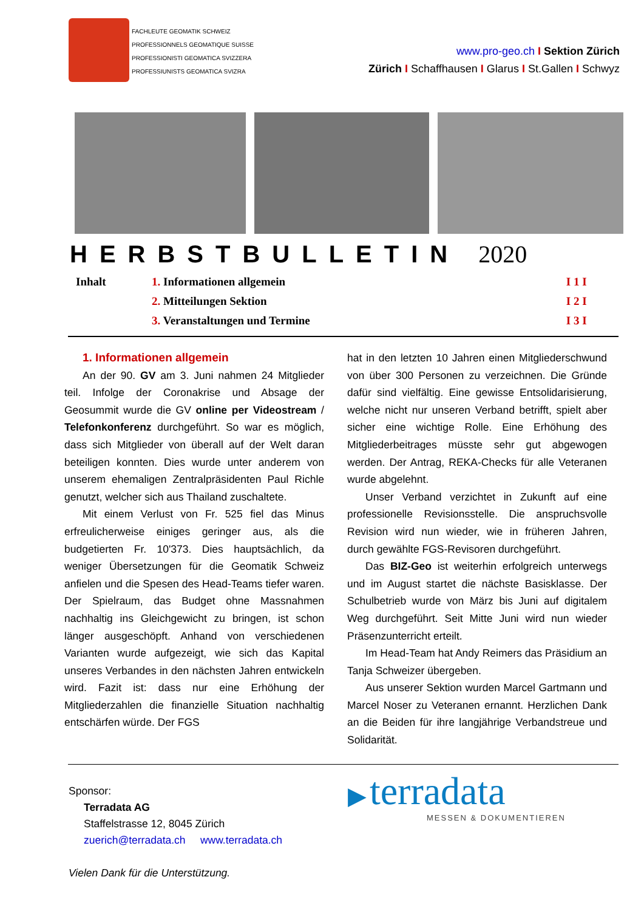FACHLEUTE GEOMATIK SCHWEIZ
PROFESSIONNELS GEOMATIQUE SUISSE
PROFESSIONISTI GEOMATICA SVIZZERA
PROFESSIUNISTS GEOMATICA SVIZRA
www.pro-geo.ch I Sektion Zürich
Zürich I Schaffhausen I Glarus I St.Gallen I Schwyz
HERBSTBULLETIN 2020
| Inhalt | 1. Informationen allgemein | I 1 I |
| | 2. Mitteilungen Sektion | I 2 I |
| | 3. Veranstaltungen und Termine | I 3 I |
1. Informationen allgemein
An der 90. GV am 3. Juni nahmen 24 Mitglieder teil. Infolge der Coronakrise und Absage der Geosummit wurde die GV online per Videostream / Telefonkonferenz durchgeführt. So war es möglich, dass sich Mitglieder von überall auf der Welt daran beteiligen konnten. Dies wurde unter anderem von unserem ehemaligen Zentralpräsidenten Paul Richle genutzt, welcher sich aus Thailand zuschaltete.
Mit einem Verlust von Fr. 525 fiel das Minus erfreulicherweise einiges geringer aus, als die budgetierten Fr. 10'373. Dies hauptsächlich, da weniger Übersetzungen für die Geomatik Schweiz anfielen und die Spesen des Head-Teams tiefer waren. Der Spielraum, das Budget ohne Massnahmen nachhaltig ins Gleichgewicht zu bringen, ist schon länger ausgeschöpft. Anhand von verschiedenen Varianten wurde aufgezeigt, wie sich das Kapital unseres Verbandes in den nächsten Jahren entwickeln wird. Fazit ist: dass nur eine Erhöhung der Mitgliederzahlen die finanzielle Situation nachhaltig entschärfen würde. Der FGS
hat in den letzten 10 Jahren einen Mitgliederschwund von über 300 Personen zu verzeichnen. Die Gründe dafür sind vielfältig. Eine gewisse Entsolidarisierung, welche nicht nur unseren Verband betrifft, spielt aber sicher eine wichtige Rolle. Eine Erhöhung des Mitgliederbeitrages müsste sehr gut abgewogen werden. Der Antrag, REKA-Checks für alle Veteranen wurde abgelehnt.
Unser Verband verzichtet in Zukunft auf eine professionelle Revisionsstelle. Die anspruchsvolle Revision wird nun wieder, wie in früheren Jahren, durch gewählte FGS-Revisoren durchgeführt.
Das BIZ-Geo ist weiterhin erfolgreich unterwegs und im August startet die nächste Basisklasse. Der Schulbetrieb wurde von März bis Juni auf digitalem Weg durchgeführt. Seit Mitte Juni wird nun wieder Präsenzunterricht erteilt.
Im Head-Team hat Andy Reimers das Präsidium an Tanja Schweizer übergeben.
Aus unserer Sektion wurden Marcel Gartmann und Marcel Noser zu Veteranen ernannt. Herzlichen Dank an die Beiden für ihre langjährige Verbandstreue und Solidarität.
Sponsor:
Terradata AG
Staffelstrasse 12, 8045 Zürich
zuerich@terradata.ch www.terradata.ch
Vielen Dank für die Unterstützung.
▶ terradata
MESSEN & DOKUMENTIEREN